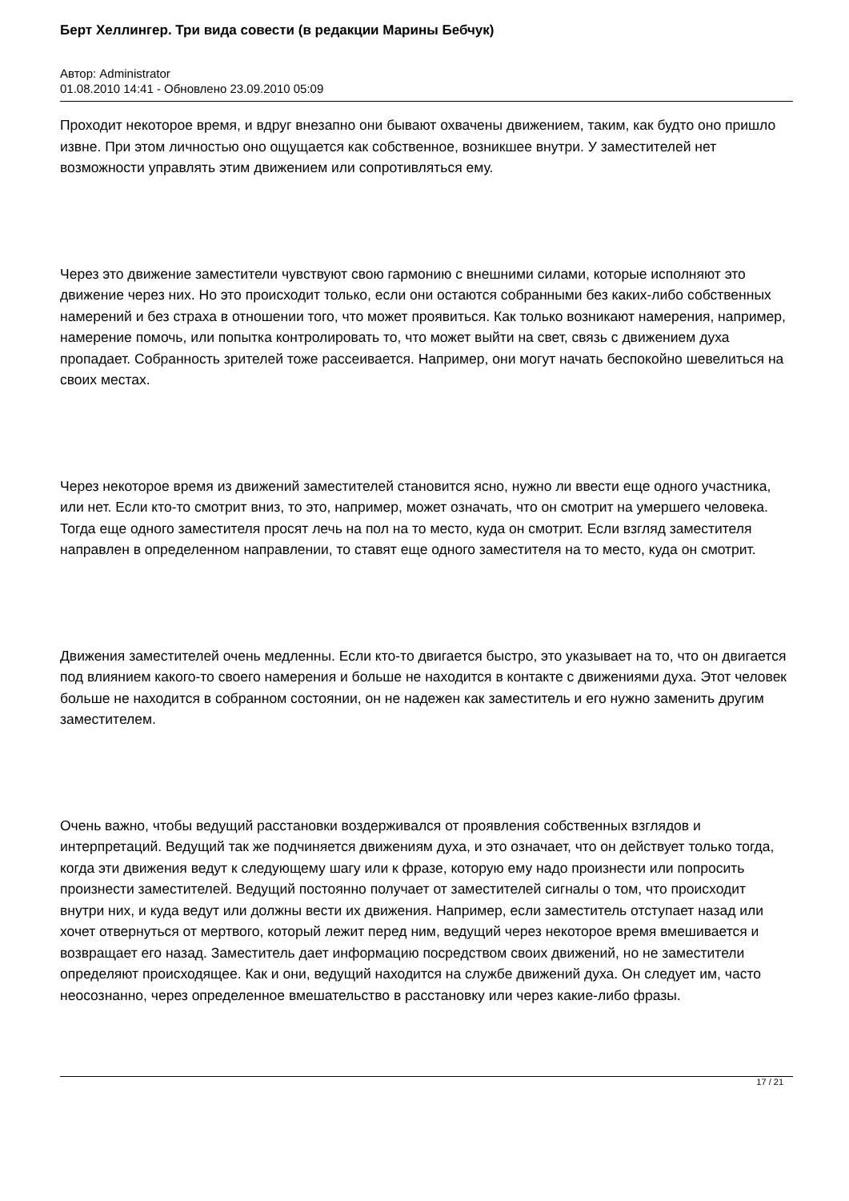Берт Хеллингер. Три вида совести (в редакции Марины Бебчук)
Автор: Administrator
01.08.2010 14:41 - Обновлено 23.09.2010 05:09
Проходит некоторое время, и вдруг внезапно они бывают охвачены движением, таким, как будто оно пришло извне. При этом личностью оно ощущается как собственное, возникшее внутри. У заместителей нет возможности управлять этим движением или сопротивляться ему.
Через это движение заместители чувствуют свою гармонию с внешними силами, которые исполняют это движение через них. Но это происходит только, если они остаются собранными без каких-либо собственных намерений и без страха в отношении того, что может проявиться. Как только возникают намерения, например, намерение помочь, или попытка контролировать то, что может выйти на свет, связь с движением духа пропадает. Собранность зрителей тоже рассеивается. Например, они могут начать беспокойно шевелиться на своих местах.
Через некоторое время из движений заместителей становится ясно, нужно ли ввести еще одного участника, или нет. Если кто-то смотрит вниз, то это, например, может означать, что он смотрит на умершего человека. Тогда еще одного заместителя просят лечь на пол на то место, куда он смотрит. Если взгляд заместителя направлен в определенном направлении, то ставят еще одного заместителя на то место, куда он смотрит.
Движения заместителей очень медленны. Если кто-то двигается быстро, это указывает на то, что он двигается под влиянием какого-то своего намерения и больше не находится в контакте с движениями духа. Этот человек больше не находится в собранном состоянии, он не надежен как заместитель и его нужно заменить другим заместителем.
Очень важно, чтобы ведущий расстановки воздерживался от проявления собственных взглядов и интерпретаций. Ведущий так же подчиняется движениям духа, и это означает, что он действует только тогда, когда эти движения ведут к следующему шагу или к фразе, которую ему надо произнести или попросить произнести заместителей. Ведущий постоянно получает от заместителей сигналы о том, что происходит внутри них, и куда ведут или должны вести их движения. Например, если заместитель отступает назад или хочет отвернуться от мертвого, который лежит перед ним, ведущий через некоторое время вмешивается и возвращает его назад. Заместитель дает информацию посредством своих движений, но не заместители определяют происходящее. Как и они, ведущий находится на службе движений духа. Он следует им, часто неосознанно, через определенное вмешательство в расстановку или через какие-либо фразы.
17 / 21